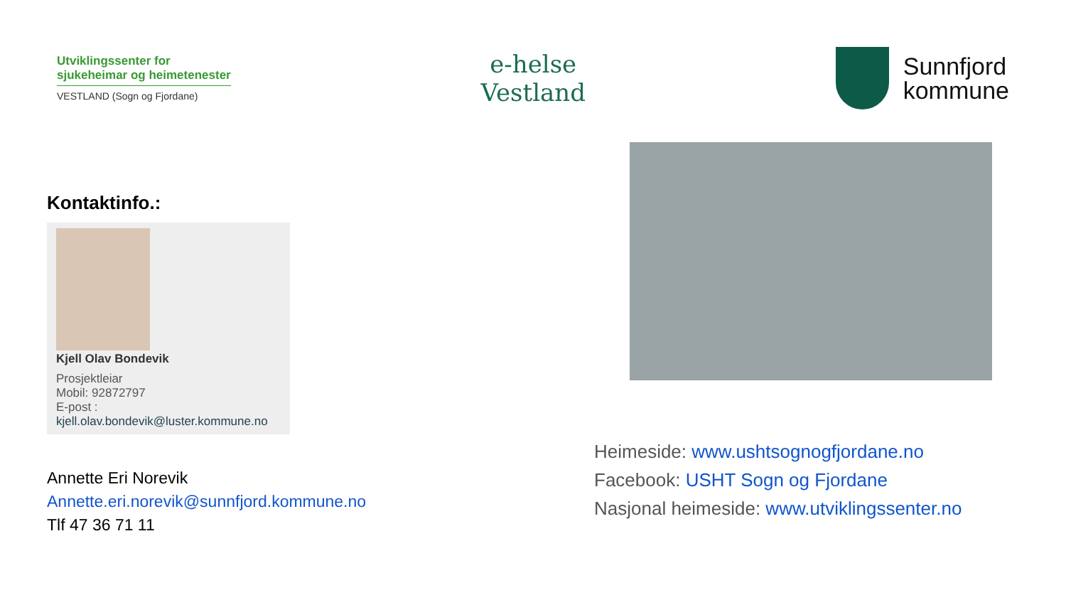Utviklingssenter for
sjukeheimar og heimetenester
VESTLAND (Sogn og Fjordane)
e-helse
Vestland
Sunnfjord
kommune
Kontaktinfo.:
Kjell Olav Bondevik
Prosjektleiar
Mobil: 92872797
E-post :
kjell.olav.bondevik@luster.kommune.no
Annette Eri Norevik
Annette.eri.norevik@sunnfjord.kommune.no
Tlf 47 36 71 11
Heimeside: www.ushtsognogfjordane.no
Facebook: USHT Sogn og Fjordane
Nasjonal heimeside: www.utviklingssenter.no